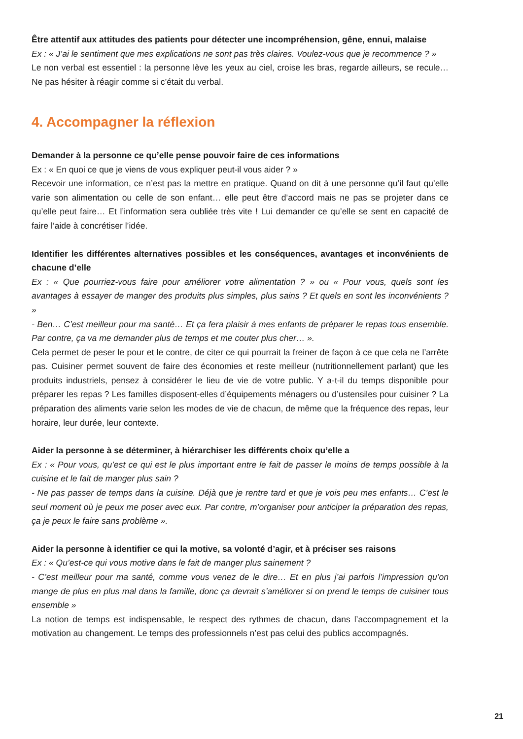Être attentif aux attitudes des patients pour détecter une incompréhension, gêne, ennui, malaise
Ex : « J’ai le sentiment que mes explications ne sont pas très claires. Voulez-vous que je recommence ? »
Le non verbal est essentiel : la personne lève les yeux au ciel, croise les bras, regarde ailleurs, se recule… Ne pas hésiter à réagir comme si c’était du verbal.
4. Accompagner la réflexion
Demander à la personne ce qu’elle pense pouvoir faire de ces informations
Ex : « En quoi ce que je viens de vous expliquer peut-il vous aider ? »
Recevoir une information, ce n’est pas la mettre en pratique. Quand on dit à une personne qu’il faut qu’elle varie son alimentation ou celle de son enfant… elle peut être d’accord mais ne pas se projeter dans ce qu’elle peut faire… Et l’information sera oubliée très vite ! Lui demander ce qu’elle se sent en capacité de faire l’aide à concrétiser l’idée.
Identifier les différentes alternatives possibles et les conséquences, avantages et inconvénients de chacune d’elle
Ex : « Que pourriez-vous faire pour améliorer votre alimentation ? » ou « Pour vous, quels sont les avantages à essayer de manger des produits plus simples, plus sains ? Et quels en sont les inconvénients ? »
- Ben… C’est meilleur pour ma santé… Et ça fera plaisir à mes enfants de préparer le repas tous ensemble. Par contre, ça va me demander plus de temps et me couter plus cher… ».
Cela permet de peser le pour et le contre, de citer ce qui pourrait la freiner de façon à ce que cela ne l’arrête pas. Cuisiner permet souvent de faire des économies et reste meilleur (nutritionnellement parlant) que les produits industriels, pensez à considérer le lieu de vie de votre public. Y a-t-il du temps disponible pour préparer les repas ? Les familles disposent-elles d’équipements ménagers ou d’ustensiles pour cuisiner ? La préparation des aliments varie selon les modes de vie de chacun, de même que la fréquence des repas, leur horaire, leur durée, leur contexte.
Aider la personne à se déterminer, à hiérarchiser les différents choix qu’elle a
Ex : « Pour vous, qu’est ce qui est le plus important entre le fait de passer le moins de temps possible à la cuisine et le fait de manger plus sain ?
- Ne pas passer de temps dans la cuisine. Déjà que je rentre tard et que je vois peu mes enfants… C’est le seul moment où je peux me poser avec eux. Par contre, m’organiser pour anticiper la préparation des repas, ça je peux le faire sans problème ».
Aider la personne à identifier ce qui la motive, sa volonté d’agir, et à préciser ses raisons
Ex : « Qu’est-ce qui vous motive dans le fait de manger plus sainement ?
- C’est meilleur pour ma santé, comme vous venez de le dire… Et en plus j’ai parfois l’impression qu’on mange de plus en plus mal dans la famille, donc ça devrait s’améliorer si on prend le temps de cuisiner tous ensemble »
La notion de temps est indispensable, le respect des rythmes de chacun, dans l’accompagnement et la motivation au changement. Le temps des professionnels n’est pas celui des publics accompagnés.
21